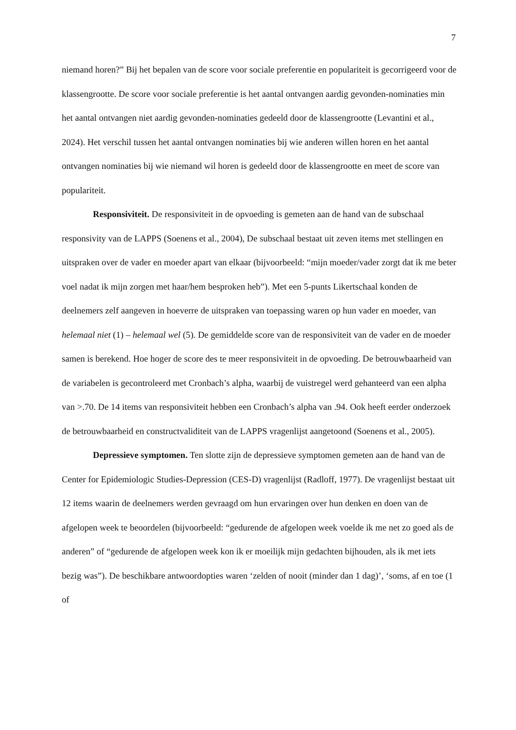7
niemand horen?” Bij het bepalen van de score voor sociale preferentie en populariteit is gecorrigeerd voor de klassengrootte. De score voor sociale preferentie is het aantal ontvangen aardig gevonden-nominaties min het aantal ontvangen niet aardig gevonden-nominaties gedeeld door de klassengrootte (Levantini et al., 2024). Het verschil tussen het aantal ontvangen nominaties bij wie anderen willen horen en het aantal ontvangen nominaties bij wie niemand wil horen is gedeeld door de klassengrootte en meet de score van populariteit.
Responsiviteit. De responsiviteit in de opvoeding is gemeten aan de hand van de subschaal responsivity van de LAPPS (Soenens et al., 2004), De subschaal bestaat uit zeven items met stellingen en uitspraken over de vader en moeder apart van elkaar (bijvoorbeeld: “mijn moeder/vader zorgt dat ik me beter voel nadat ik mijn zorgen met haar/hem besproken heb”). Met een 5-punts Likertschaal konden de deelnemers zelf aangeven in hoeverre de uitspraken van toepassing waren op hun vader en moeder, van helemaal niet (1) – helemaal wel (5). De gemiddelde score van de responsiviteit van de vader en de moeder samen is berekend. Hoe hoger de score des te meer responsiviteit in de opvoeding. De betrouwbaarheid van de variabelen is gecontroleerd met Cronbach’s alpha, waarbij de vuistregel werd gehanteerd van een alpha van >.70. De 14 items van responsiviteit hebben een Cronbach’s alpha van .94. Ook heeft eerder onderzoek de betrouwbaarheid en constructvaliditeit van de LAPPS vragenlijst aangetoond (Soenens et al., 2005).
Depressieve symptomen. Ten slotte zijn de depressieve symptomen gemeten aan de hand van de Center for Epidemiologic Studies-Depression (CES-D) vragenlijst (Radloff, 1977). De vragenlijst bestaat uit 12 items waarin de deelnemers werden gevraagd om hun ervaringen over hun denken en doen van de afgelopen week te beoordelen (bijvoorbeeld: “gedurende de afgelopen week voelde ik me net zo goed als de anderen” of “gedurende de afgelopen week kon ik er moeilijk mijn gedachten bijhouden, als ik met iets bezig was”). De beschikbare antwoordopties waren ‘zelden of nooit (minder dan 1 dag)’, ‘soms, af en toe (1 of